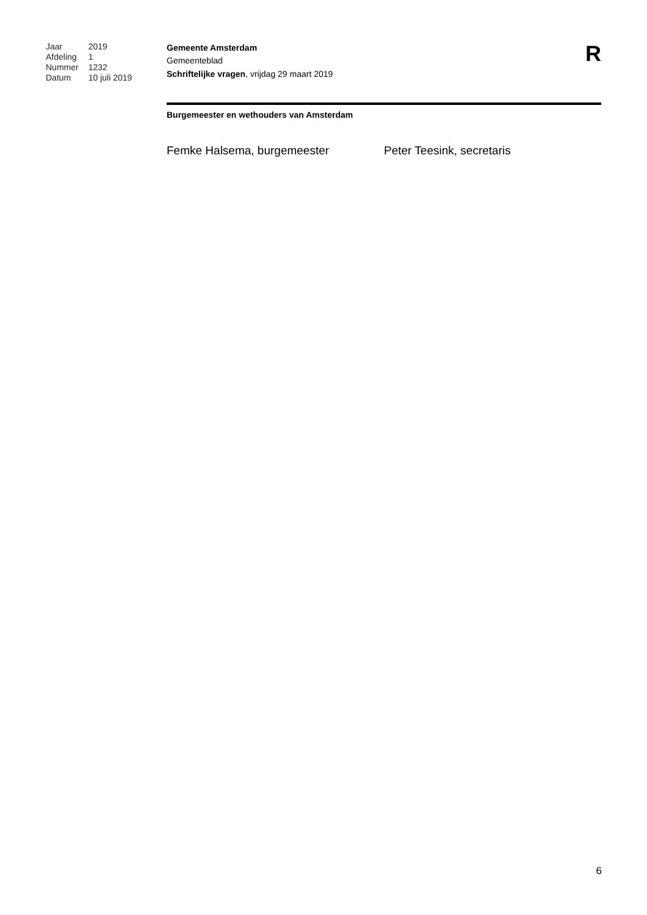| Jaar | 2019 |
| Afdeling | 1 |
| Nummer | 1232 |
| Datum | 10 juli 2019 |
Gemeente Amsterdam
Gemeenteblad
Schriftelijke vragen, vrijdag 29 maart 2019
R
Burgemeester en wethouders van Amsterdam
Femke Halsema, burgemeester Peter Teesink, secretaris
6